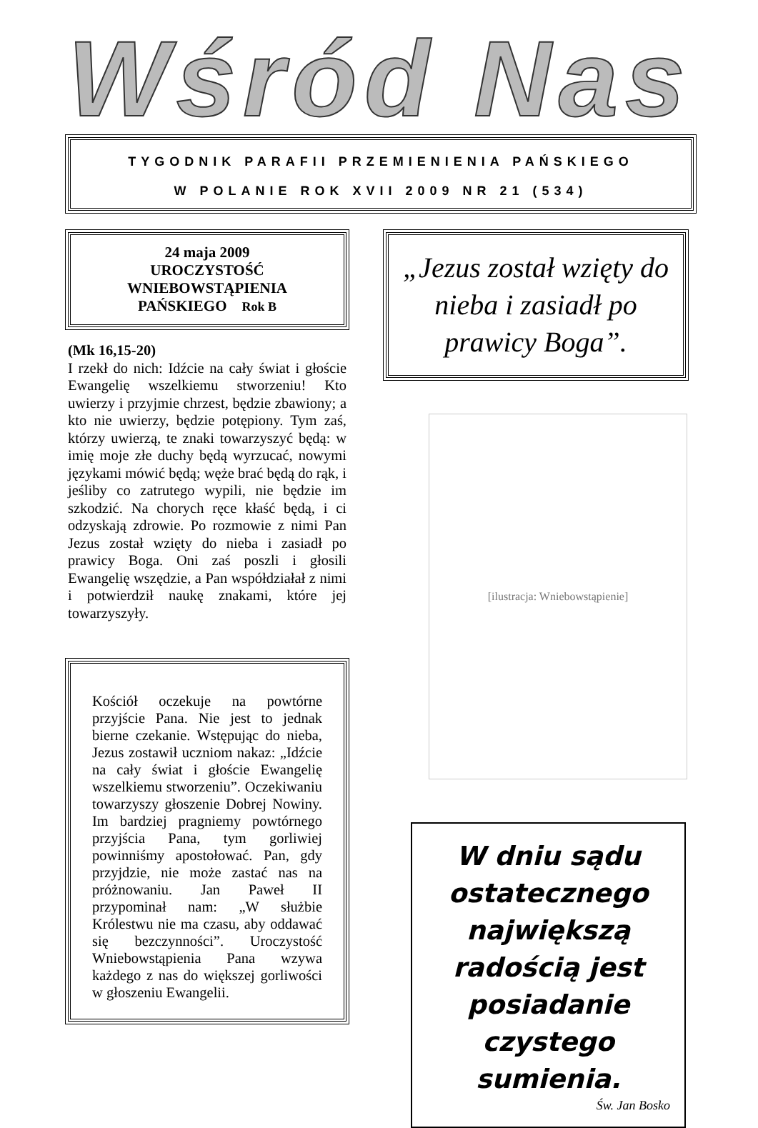Wśród Nas
TYGODNIK PARAFII PRZEMIENIENIA PAŃSKIEGO
W POLANIE ROK XVII 2009 NR 21 (534)
24 maja 2009
UROCZYSTOŚĆ
WNIEBOWSTĄPIENIA
PAŃSKIEGO Rok B
(Mk 16,15-20)
I rzekł do nich: Idźcie na cały świat i głoście Ewangelię wszelkiemu stworzeniu! Kto uwierzy i przyjmie chrzest, będzie zbawiony; a kto nie uwierzy, będzie potępiony. Tym zaś, którzy uwierzą, te znaki towarzyszyć będą: w imię moje złe duchy będą wyrzucać, nowymi językami mówić będą; węże brać będą do rąk, i jeśliby co zatrutego wypili, nie będzie im szkodzić. Na chorych ręce kłaść będą, i ci odzyskają zdrowie. Po rozmowie z nimi Pan Jezus został wzięty do nieba i zasiadł po prawicy Boga. Oni zaś poszli i głosili Ewangelię wszędzie, a Pan współdziałał z nimi i potwierdził naukę znakami, które jej towarzyszyły.
Kościół oczekuje na powtórne przyjście Pana. Nie jest to jednak bierne czekanie. Wstępując do nieba, Jezus zostawił uczniom nakaz: „Idźcie na cały świat i głoście Ewangelię wszelkiemu stworzeniu”. Oczekiwaniu towarzyszy głoszenie Dobrej Nowiny. Im bardziej pragniemy powtórnego przyjścia Pana, tym gorliwiej powinniśmy apostołować. Pan, gdy przyjdzie, nie może zastać nas na próżnowaniu. Jan Paweł II przypominał nam: „W służbie Królestwu nie ma czasu, aby oddawać się bezczynności”. Uroczystość Wniebowstąpienia Pana wzywa każdego z nas do większej gorliwości w głoszeniu Ewangelii.
„Jezus został wzięty do nieba i zasiadł po prawicy Boga”.
[ilustracja: Wniebowstąpienie]
W dniu sądu ostatecznego największą radością jest posiadanie czystego sumienia.
Św. Jan Bosko